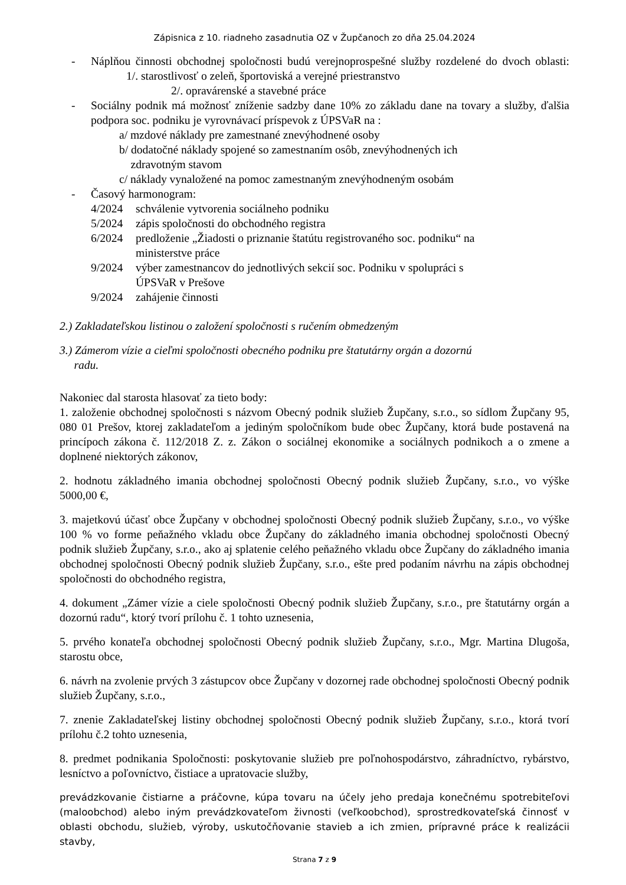Zápisnica z 10. riadneho zasadnutia OZ v Župčanoch zo dňa 25.04.2024
- Náplňou činnosti obchodnej spoločnosti budú verejnoprospešné služby rozdelené do dvoch oblasti: 1/. starostlivosť o zeleň, športoviská a verejné priestranstvo
2/. opravárenské a stavebné práce
- Sociálny podnik má možnosť zníženie sadzby dane 10% zo základu dane na tovary a služby, ďalšia podpora soc. podniku je vyrovnávací príspevok z ÚPSVaR na :
a/ mzdové náklady pre zamestnané znevýhodnené osoby
b/ dodatočné náklady spojené so zamestnaním osôb, znevýhodnených ich
zdravotným stavom
c/ náklady vynaložené na pomoc zamestnaným znevýhodneným osobám
- Časový harmonogram:
4/2024 schválenie vytvorenia sociálneho podniku
5/2024 zápis spoločnosti do obchodného registra
6/2024 predloženie „Žiadosti o priznanie štatútu registrovaného soc. podniku“ na
ministerstve práce
9/2024 výber zamestnancov do jednotlivých sekcií soc. Podniku v spolupráci s
ÚPSVaR v Prešove
9/2024 zahájenie činnosti
2.) Zakladateľskou listinou o založení spoločnosti s ručením obmedzeným
3.) Zámerom vízie a cieľmi spoločnosti obecného podniku pre štatutárny orgán a dozornú
radu.
Nakoniec dal starosta hlasovať za tieto body:
1. založenie obchodnej spoločnosti s názvom Obecný podnik služieb Župčany, s.r.o., so sídlom Župčany 95, 080 01 Prešov, ktorej zakladateľom a jediným spoločníkom bude obec Župčany, ktorá bude postavená na princípoch zákona č. 112/2018 Z. z. Zákon o sociálnej ekonomike a sociálnych podnikoch a o zmene a doplnené niektorých zákonov,
2. hodnotu základného imania obchodnej spoločnosti Obecný podnik služieb Župčany, s.r.o., vo výške 5000,00 €,
3. majetkovú účasť obce Župčany v obchodnej spoločnosti Obecný podnik služieb Župčany, s.r.o., vo výške 100 % vo forme peňažného vkladu obce Župčany do základného imania obchodnej spoločnosti Obecný podnik služieb Župčany, s.r.o., ako aj splatenie celého peňažného vkladu obce Župčany do základného imania obchodnej spoločnosti Obecný podnik služieb Župčany, s.r.o., ešte pred podaním návrhu na zápis obchodnej spoločnosti do obchodného registra,
4. dokument „Zámer vízie a ciele spoločnosti Obecný podnik služieb Župčany, s.r.o., pre štatutárny orgán a dozornú radu“, ktorý tvorí prílohu č. 1 tohto uznesenia,
5. prvého konateľa obchodnej spoločnosti Obecný podnik služieb Župčany, s.r.o., Mgr. Martina Dlugoša, starostu obce,
6. návrh na zvolenie prvých 3 zástupcov obce Župčany v dozornej rade obchodnej spoločnosti Obecný podnik služieb Župčany, s.r.o.,
7. znenie Zakladateľskej listiny obchodnej spoločnosti Obecný podnik služieb Župčany, s.r.o., ktorá tvorí prílohu č.2 tohto uznesenia,
8. predmet podnikania Spoločnosti: poskytovanie služieb pre poľnohospodárstvo, záhradníctvo, rybárstvo, lesníctvo a poľovníctvo, čistiace a upratovacie služby,
prevádzkovanie čistiarne a práčovne, kúpa tovaru na účely jeho predaja konečnému spotrebiteľovi (maloobchod) alebo iným prevádzkovateľom živnosti (veľkoobchod), sprostredkovateľská činnosť v oblasti obchodu, služieb, výroby, uskutočňovanie stavieb a ich zmien, prípravné práce k realizácii stavby,
Strana 7 z 9